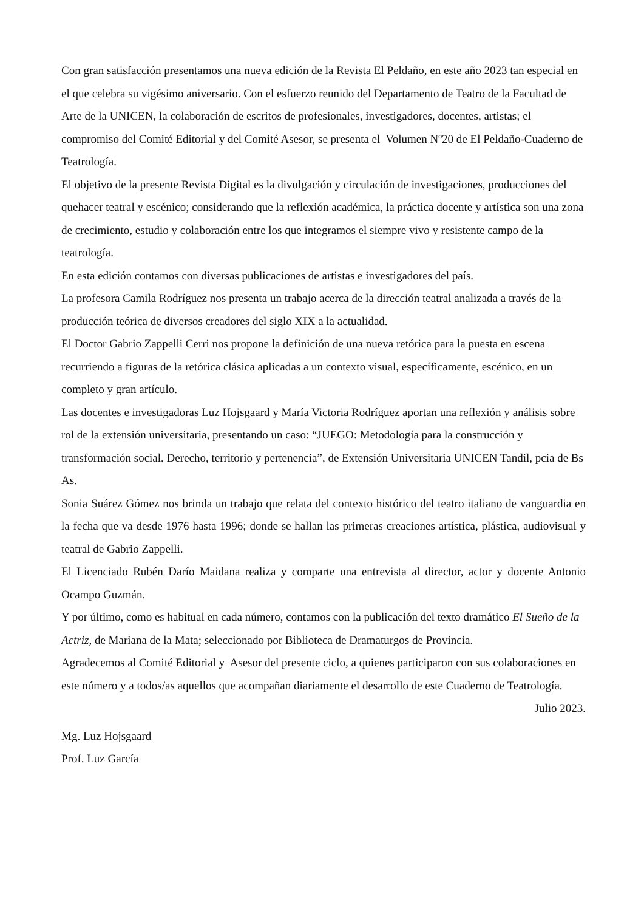Con gran satisfacción presentamos una nueva edición de la Revista El Peldaño, en este año 2023 tan especial en el que celebra su vigésimo aniversario. Con el esfuerzo reunido del Departamento de Teatro de la Facultad de Arte de la UNICEN, la colaboración de escritos de profesionales, investigadores, docentes, artistas; el compromiso del Comité Editorial y del Comité Asesor, se presenta el Volumen Nº20 de El Peldaño-Cuaderno de Teatrología.
El objetivo de la presente Revista Digital es la divulgación y circulación de investigaciones, producciones del quehacer teatral y escénico; considerando que la reflexión académica, la práctica docente y artística son una zona de crecimiento, estudio y colaboración entre los que integramos el siempre vivo y resistente campo de la teatrología.
En esta edición contamos con diversas publicaciones de artistas e investigadores del país.
La profesora Camila Rodríguez nos presenta un trabajo acerca de la dirección teatral analizada a través de la producción teórica de diversos creadores del siglo XIX a la actualidad.
El Doctor Gabrio Zappelli Cerri nos propone la definición de una nueva retórica para la puesta en escena recurriendo a figuras de la retórica clásica aplicadas a un contexto visual, específicamente, escénico, en un completo y gran artículo.
Las docentes e investigadoras Luz Hojsgaard y María Victoria Rodríguez aportan una reflexión y análisis sobre rol de la extensión universitaria, presentando un caso: “JUEGO: Metodología para la construcción y transformación social. Derecho, territorio y pertenencia”, de Extensión Universitaria UNICEN Tandil, pcia de Bs As.
Sonia Suárez Gómez nos brinda un trabajo que relata del contexto histórico del teatro italiano de vanguardia en la fecha que va desde 1976 hasta 1996; donde se hallan las primeras creaciones artística, plástica, audiovisual y teatral de Gabrio Zappelli.
El Licenciado Rubén Darío Maidana realiza y comparte una entrevista al director, actor y docente Antonio Ocampo Guzmán.
Y por último, como es habitual en cada número, contamos con la publicación del texto dramático El Sueño de la Actriz, de Mariana de la Mata; seleccionado por Biblioteca de Dramaturgos de Provincia.
Agradecemos al Comité Editorial y Asesor del presente ciclo, a quienes participaron con sus colaboraciones en este número y a todos/as aquellos que acompañan diariamente el desarrollo de este Cuaderno de Teatrología.
Julio 2023.
Mg. Luz Hojsgaard
Prof. Luz García